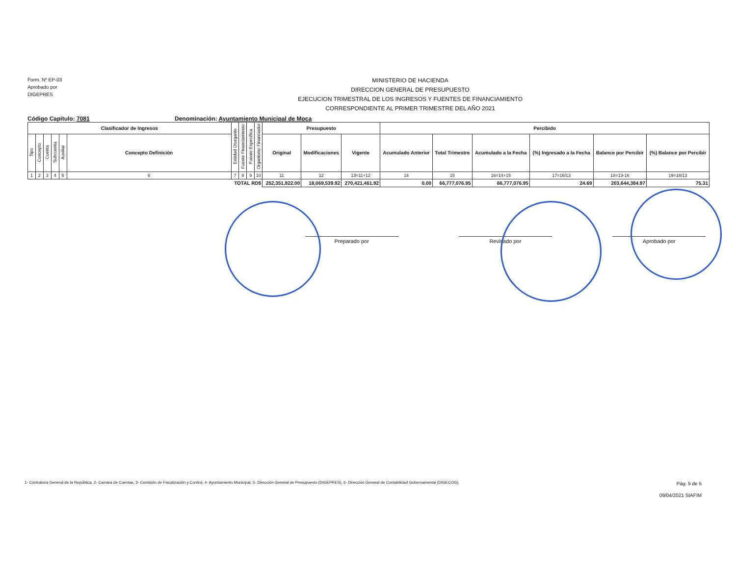Form. Nº EP-03
Aprobado por
DIGEPRES
MINISTERIO DE HACIENDA
DIRECCION GENERAL DE PRESUPUESTO
EJECUCION TRIMESTRAL DE LOS INGRESOS Y FUENTES DE FINANCIAMIENTO
CORRESPONDIENTE AL PRIMER TRIMESTRE DEL AÑO 2021
Código Capítulo: 7081 Denominación: Ayuntamiento Municipal de Moca
| Clasificador de Ingresos | | | | | | Entidad Otorgante | Fuente Financiamiento | Fuente Específica | Organismo Financiador | Presupuesto | | | Percibido | | | | | |
| Tipo | Concepto | Cuenta | Subcuenta | Auxiliar | Concepto Definición | | | | | Original | Modificaciones | Vigente | Acumulado Anterior | Total Trimestre | Acumulado a la Fecha | (%) Ingresado a la Fecha | Balance por Percibir | (%) Balance por Percibir |
| 1 | 2 | 3 | 4 | 5 | 6 | 7 | 8 | 9 | 10 | 11 | 12 | 13=11+12 | 14 | 15 | 16=14+15 | 17=16/13 | 18=13-16 | 19=18/13 |
| TOTAL RD$ | | | | | | | | | | 252,351,922.00 | 18,069,539.92 | 270,421,461.92 | 0.00 | 66,777,076.95 | 66,777,076.95 | 24.69 | 203,644,384.97 | 75.31 |
Preparado por Revisado por Aprobado por
1- Contraloria General de la República, 2- Camara de Cuentas, 3- Comisión de Fiscalización y Control, 4- Ayuntamiento Municipal, 5- Dirección General de Presupuesto (DIGEPRES), 6- Dirección General de Contabilidad Gubernamental (DIGECOG).
Pág. 5 de 5
09/04/2021 SIAFIM